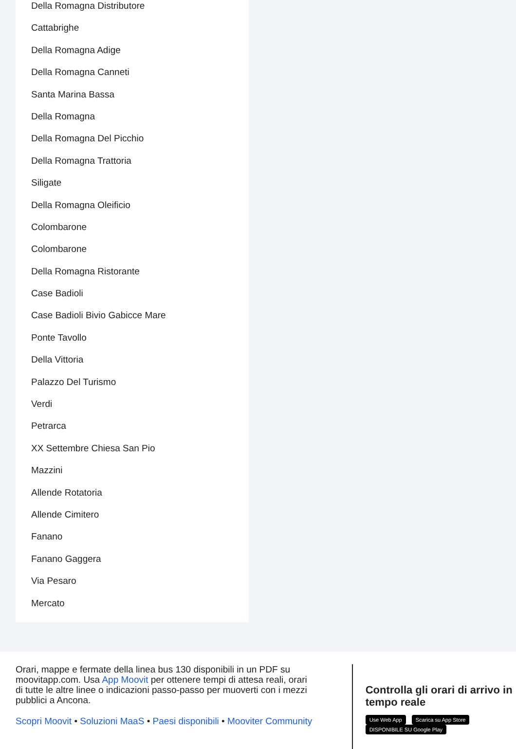Della Romagna Distributore
Cattabrighe
Della Romagna Adige
Della Romagna Canneti
Santa Marina Bassa
Della Romagna
Della Romagna Del Picchio
Della Romagna Trattoria
Siligate
Della Romagna Oleificio
Colombarone
Colombarone
Della Romagna Ristorante
Case Badioli
Case Badioli Bivio Gabicce Mare
Ponte Tavollo
Della Vittoria
Palazzo Del Turismo
Verdi
Petrarca
XX Settembre Chiesa San Pio
Mazzini
Allende Rotatoria
Allende Cimitero
Fanano
Fanano Gaggera
Via Pesaro
Mercato
Orari, mappe e fermate della linea bus 130 disponibili in un PDF su moovitapp.com. Usa App Moovit per ottenere tempi di attesa reali, orari di tutte le altre linee o indicazioni passo-passo per muoverti con i mezzi pubblici a Ancona.
Scopri Moovit • Soluzioni MaaS • Paesi disponibili • Mooviter Community
Controlla gli orari di arrivo in tempo reale
Use Web App Scarica su App Store DISPONIBILE SU Google Play